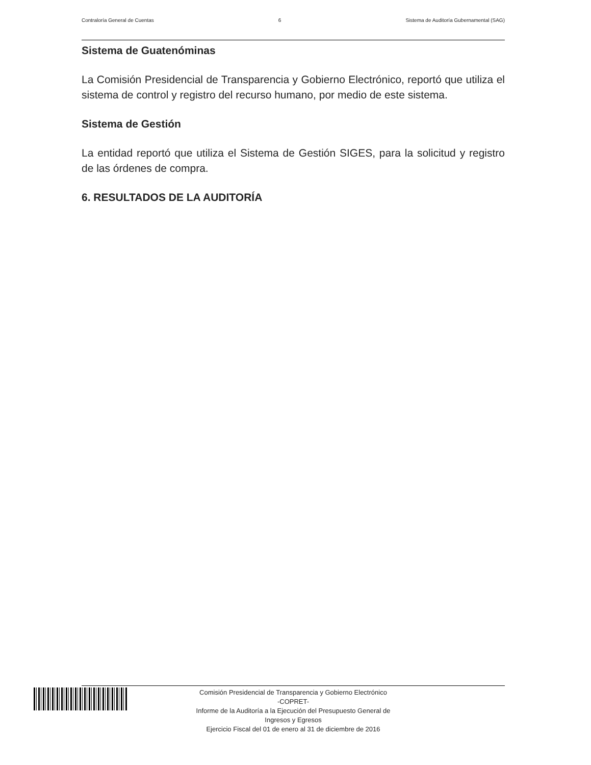Contraloría General de Cuentas 6 Sistema de Auditoría Gubernamental (SAG)
Sistema de Guatenóminas
La Comisión Presidencial de Transparencia y Gobierno Electrónico, reportó que utiliza el sistema de control y registro del recurso humano, por medio de este sistema.
Sistema de Gestión
La entidad reportó que utiliza el Sistema de Gestión SIGES, para la solicitud y registro de las órdenes de compra.
6. RESULTADOS DE LA AUDITORÍA
Comisión Presidencial de Transparencia y Gobierno Electrónico
-COPRET-
Informe de la Auditoría a la Ejecución del Presupuesto General de
Ingresos y Egresos
Ejercicio Fiscal del 01 de enero al 31 de diciembre de 2016